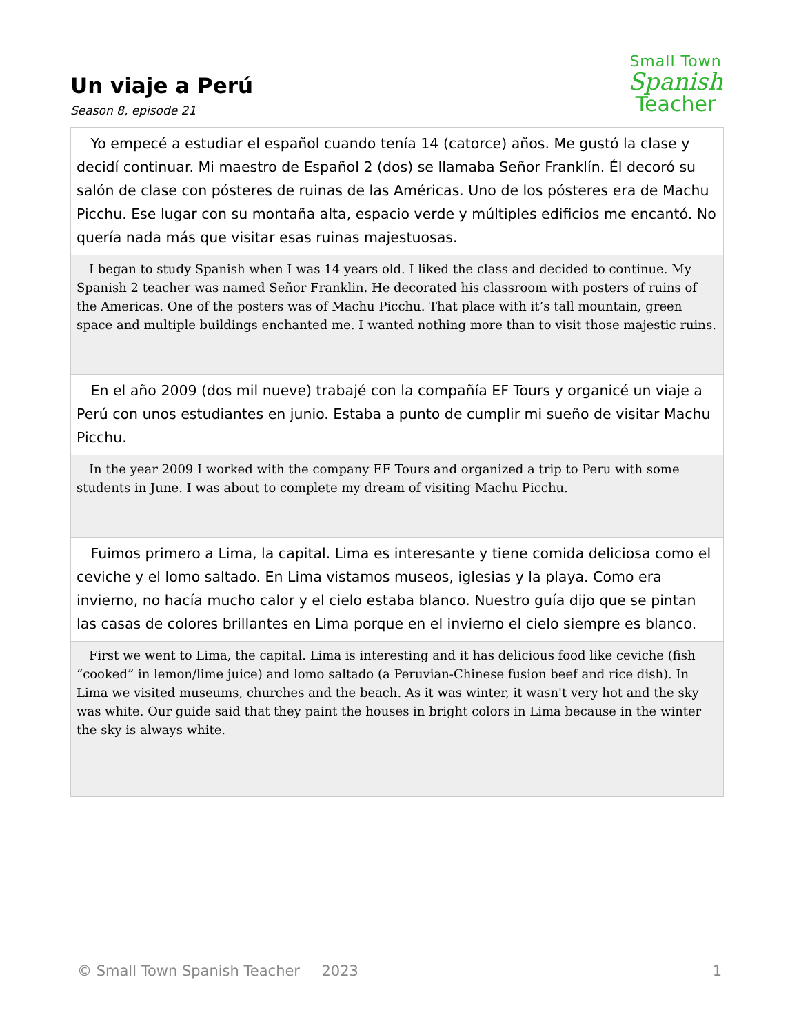Small Town
Spanish
Teacher
Un viaje a Perú
Season 8, episode 21
| Yo empecé a estudiar el español cuando tenía 14 (catorce) años. Me gustó la clase y decidí continuar. Mi maestro de Español 2 (dos) se llamaba Señor Franklín. Él decoró su salón de clase con pósteres de ruinas de las Américas. Uno de los pósteres era de Machu Picchu. Ese lugar con su montaña alta, espacio verde y múltiples edificios me encantó. No quería nada más que visitar esas ruinas majestuosas. |
| I began to study Spanish when I was 14 years old. I liked the class and decided to continue. My Spanish 2 teacher was named Señor Franklin. He decorated his classroom with posters of ruins of the Americas. One of the posters was of Machu Picchu. That place with it’s tall mountain, green space and multiple buildings enchanted me. I wanted nothing more than to visit those majestic ruins. |
| En el año 2009 (dos mil nueve) trabajé con la compañía EF Tours y organicé un viaje a Perú con unos estudiantes en junio. Estaba a punto de cumplir mi sueño de visitar Machu Picchu. |
| In the year 2009 I worked with the company EF Tours and organized a trip to Peru with some students in June. I was about to complete my dream of visiting Machu Picchu. |
| Fuimos primero a Lima, la capital. Lima es interesante y tiene comida deliciosa como el ceviche y el lomo saltado. En Lima vistamos museos, iglesias y la playa. Como era invierno, no hacía mucho calor y el cielo estaba blanco. Nuestro guía dijo que se pintan las casas de colores brillantes en Lima porque en el invierno el cielo siempre es blanco. |
| First we went to Lima, the capital. Lima is interesting and it has delicious food like ceviche (fish “cooked” in lemon/lime juice) and lomo saltado (a Peruvian-Chinese fusion beef and rice dish). In Lima we visited museums, churches and the beach. As it was winter, it wasn't very hot and the sky was white. Our guide said that they paint the houses in bright colors in Lima because in the winter the sky is always white. |
© Small Town Spanish Teacher  2023 1